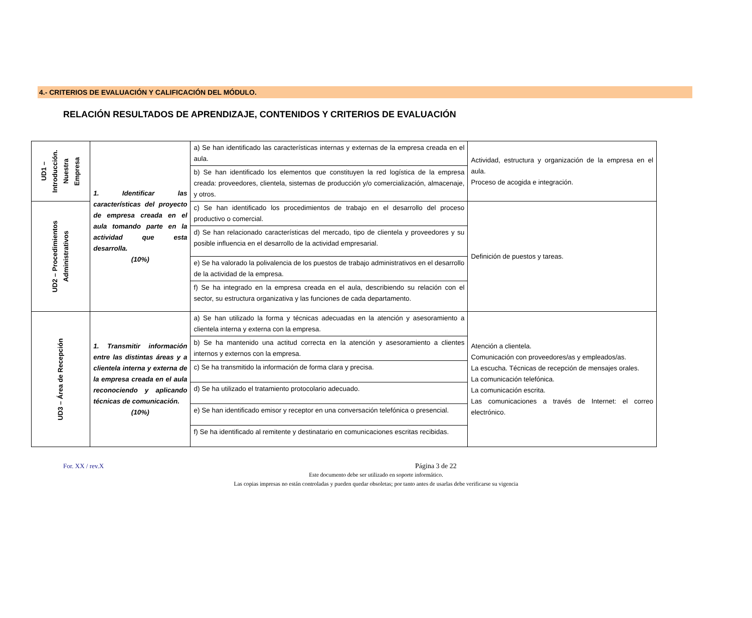4.- CRITERIOS DE EVALUACIÓN Y CALIFICACIÓN DEL MÓDULO.
RELACIÓN RESULTADOS DE APRENDIZAJE, CONTENIDOS Y CRITERIOS DE EVALUACIÓN
| UD1 – Introducción. Nuestra Empresa | 1. Identificar las características del proyecto de empresa creada en el aula tomando parte en la actividad que esta desarrolla. (10%) | a) Se han identificado las características internas y externas de la empresa creada en el aula. | Actividad, estructura y organización de la empresa en el aula. Proceso de acogida e integración. |
| | | b) Se han identificado los elementos que constituyen la red logística de la empresa creada: proveedores, clientela, sistemas de producción y/o comercialización, almacenaje, y otros. | |
| UD2 – Procedimientos Administrativos | | c) Se han identificado los procedimientos de trabajo en el desarrollo del proceso productivo o comercial. | Definición de puestos y tareas. |
| | | d) Se han relacionado características del mercado, tipo de clientela y proveedores y su posible influencia en el desarrollo de la actividad empresarial. | |
| | | e) Se ha valorado la polivalencia de los puestos de trabajo administrativos en el desarrollo de la actividad de la empresa. | |
| | | f) Se ha integrado en la empresa creada en el aula, describiendo su relación con el sector, su estructura organizativa y las funciones de cada departamento. | |
| UD3 – Área de Recepción | 1. Transmitir información entre las distintas áreas y a clientela interna y externa de la empresa creada en el aula reconociendo y aplicando técnicas de comunicación. (10%) | a) Se han utilizado la forma y técnicas adecuadas en la atención y asesoramiento a clientela interna y externa con la empresa. | Atención a clientela. Comunicación con proveedores/as y empleados/as. La escucha. Técnicas de recepción de mensajes orales. La comunicación telefónica. La comunicación escrita. Las comunicaciones a través de Internet: el correo electrónico. |
| | | b) Se ha mantenido una actitud correcta en la atención y asesoramiento a clientes internos y externos con la empresa. | |
| | | c) Se ha transmitido la información de forma clara y precisa. | |
| | | d) Se ha utilizado el tratamiento protocolario adecuado. | |
| | | e) Se han identificado emisor y receptor en una conversación telefónica o presencial. | |
| | | f) Se ha identificado al remitente y destinatario en comunicaciones escritas recibidas. | |
For. XX / rev.X Página 3 de 22
Este documento debe ser utilizado en soporte informático.
Las copias impresas no están controladas y pueden quedar obsoletas; por tanto antes de usarlas debe verificarse su vigencia